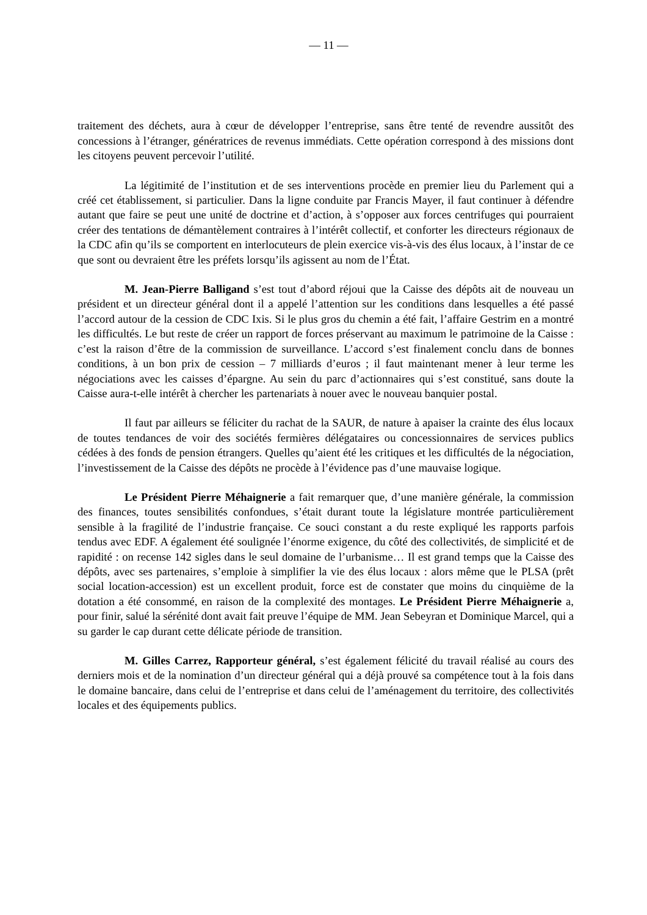— 11 —
traitement des déchets, aura à cœur de développer l’entreprise, sans être tenté de revendre aussitôt des concessions à l’étranger, génératrices de revenus immédiats. Cette opération correspond à des missions dont les citoyens peuvent percevoir l’utilité.
La légitimité de l’institution et de ses interventions procède en premier lieu du Parlement qui a créé cet établissement, si particulier. Dans la ligne conduite par Francis Mayer, il faut continuer à défendre autant que faire se peut une unité de doctrine et d’action, à s’opposer aux forces centrifuges qui pourraient créer des tentations de démantèlement contraires à l’intérêt collectif, et conforter les directeurs régionaux de la CDC afin qu’ils se comportent en interlocuteurs de plein exercice vis-à-vis des élus locaux, à l’instar de ce que sont ou devraient être les préfets lorsqu’ils agissent au nom de l’État.
M. Jean-Pierre Balligand s’est tout d’abord réjoui que la Caisse des dépôts ait de nouveau un président et un directeur général dont il a appelé l’attention sur les conditions dans lesquelles a été passé l’accord autour de la cession de CDC Ixis. Si le plus gros du chemin a été fait, l’affaire Gestrim en a montré les difficultés. Le but reste de créer un rapport de forces préservant au maximum le patrimoine de la Caisse : c’est la raison d’être de la commission de surveillance. L’accord s’est finalement conclu dans de bonnes conditions, à un bon prix de cession – 7 milliards d’euros ; il faut maintenant mener à leur terme les négociations avec les caisses d’épargne. Au sein du parc d’actionnaires qui s’est constitué, sans doute la Caisse aura-t-elle intérêt à chercher les partenariats à nouer avec le nouveau banquier postal.
Il faut par ailleurs se féliciter du rachat de la SAUR, de nature à apaiser la crainte des élus locaux de toutes tendances de voir des sociétés fermières délégataires ou concessionnaires de services publics cédées à des fonds de pension étrangers. Quelles qu’aient été les critiques et les difficultés de la négociation, l’investissement de la Caisse des dépôts ne procède à l’évidence pas d’une mauvaise logique.
Le Président Pierre Méhaignerie a fait remarquer que, d’une manière générale, la commission des finances, toutes sensibilités confondues, s’était durant toute la législature montrée particulièrement sensible à la fragilité de l’industrie française. Ce souci constant a du reste expliqué les rapports parfois tendus avec EDF. A également été soulignée l’énorme exigence, du côté des collectivités, de simplicité et de rapidité : on recense 142 sigles dans le seul domaine de l’urbanisme… Il est grand temps que la Caisse des dépôts, avec ses partenaires, s’emploie à simplifier la vie des élus locaux : alors même que le PLSA (prêt social location-accession) est un excellent produit, force est de constater que moins du cinquième de la dotation a été consommé, en raison de la complexité des montages. Le Président Pierre Méhaignerie a, pour finir, salué la sérénité dont avait fait preuve l’équipe de MM. Jean Sebeyran et Dominique Marcel, qui a su garder le cap durant cette délicate période de transition.
M. Gilles Carrez, Rapporteur général, s’est également félicité du travail réalisé au cours des derniers mois et de la nomination d’un directeur général qui a déjà prouvé sa compétence tout à la fois dans le domaine bancaire, dans celui de l’entreprise et dans celui de l’aménagement du territoire, des collectivités locales et des équipements publics.